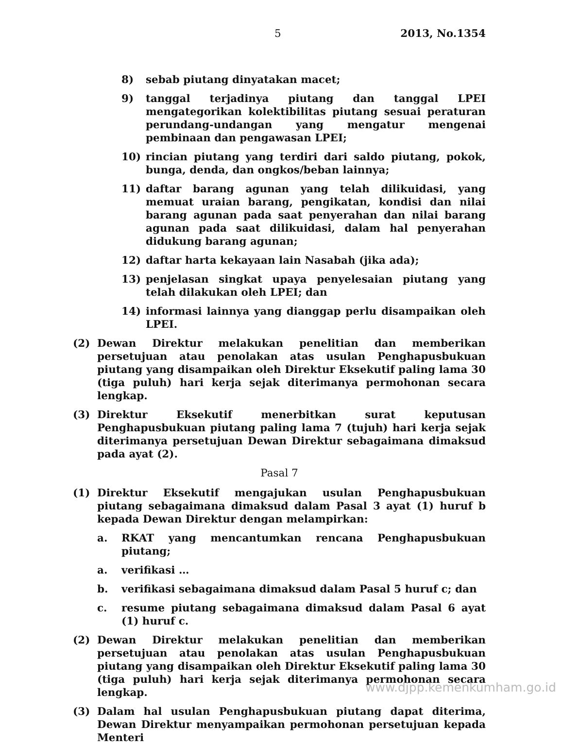5 2013, No.1354
8) sebab piutang dinyatakan macet;
9) tanggal terjadinya piutang dan tanggal LPEI mengategorikan kolektibilitas piutang sesuai peraturan perundang-undangan yang mengatur mengenai pembinaan dan pengawasan LPEI;
10) rincian piutang yang terdiri dari saldo piutang, pokok, bunga, denda, dan ongkos/beban lainnya;
11) daftar barang agunan yang telah dilikuidasi, yang memuat uraian barang, pengikatan, kondisi dan nilai barang agunan pada saat penyerahan dan nilai barang agunan pada saat dilikuidasi, dalam hal penyerahan didukung barang agunan;
12) daftar harta kekayaan lain Nasabah (jika ada);
13) penjelasan singkat upaya penyelesaian piutang yang telah dilakukan oleh LPEI; dan
14) informasi lainnya yang dianggap perlu disampaikan oleh LPEI.
(2) Dewan Direktur melakukan penelitian dan memberikan persetujuan atau penolakan atas usulan Penghapusbukuan piutang yang disampaikan oleh Direktur Eksekutif paling lama 30 (tiga puluh) hari kerja sejak diterimanya permohonan secara lengkap.
(3) Direktur Eksekutif menerbitkan surat keputusan Penghapusbukuan piutang paling lama 7 (tujuh) hari kerja sejak diterimanya persetujuan Dewan Direktur sebagaimana dimaksud pada ayat (2).
Pasal 7
(1) Direktur Eksekutif mengajukan usulan Penghapusbukuan piutang sebagaimana dimaksud dalam Pasal 3 ayat (1) huruf b kepada Dewan Direktur dengan melampirkan:
a. RKAT yang mencantumkan rencana Penghapusbukuan piutang;
a. verifikasi …
b. verifikasi sebagaimana dimaksud dalam Pasal 5 huruf c; dan
c. resume piutang sebagaimana dimaksud dalam Pasal 6 ayat (1) huruf c.
(2) Dewan Direktur melakukan penelitian dan memberikan persetujuan atau penolakan atas usulan Penghapusbukuan piutang yang disampaikan oleh Direktur Eksekutif paling lama 30 (tiga puluh) hari kerja sejak diterimanya permohonan secara lengkap.
(3) Dalam hal usulan Penghapusbukuan piutang dapat diterima, Dewan Direktur menyampaikan permohonan persetujuan kepada Menteri
www.djpp.kemenkumham.go.id